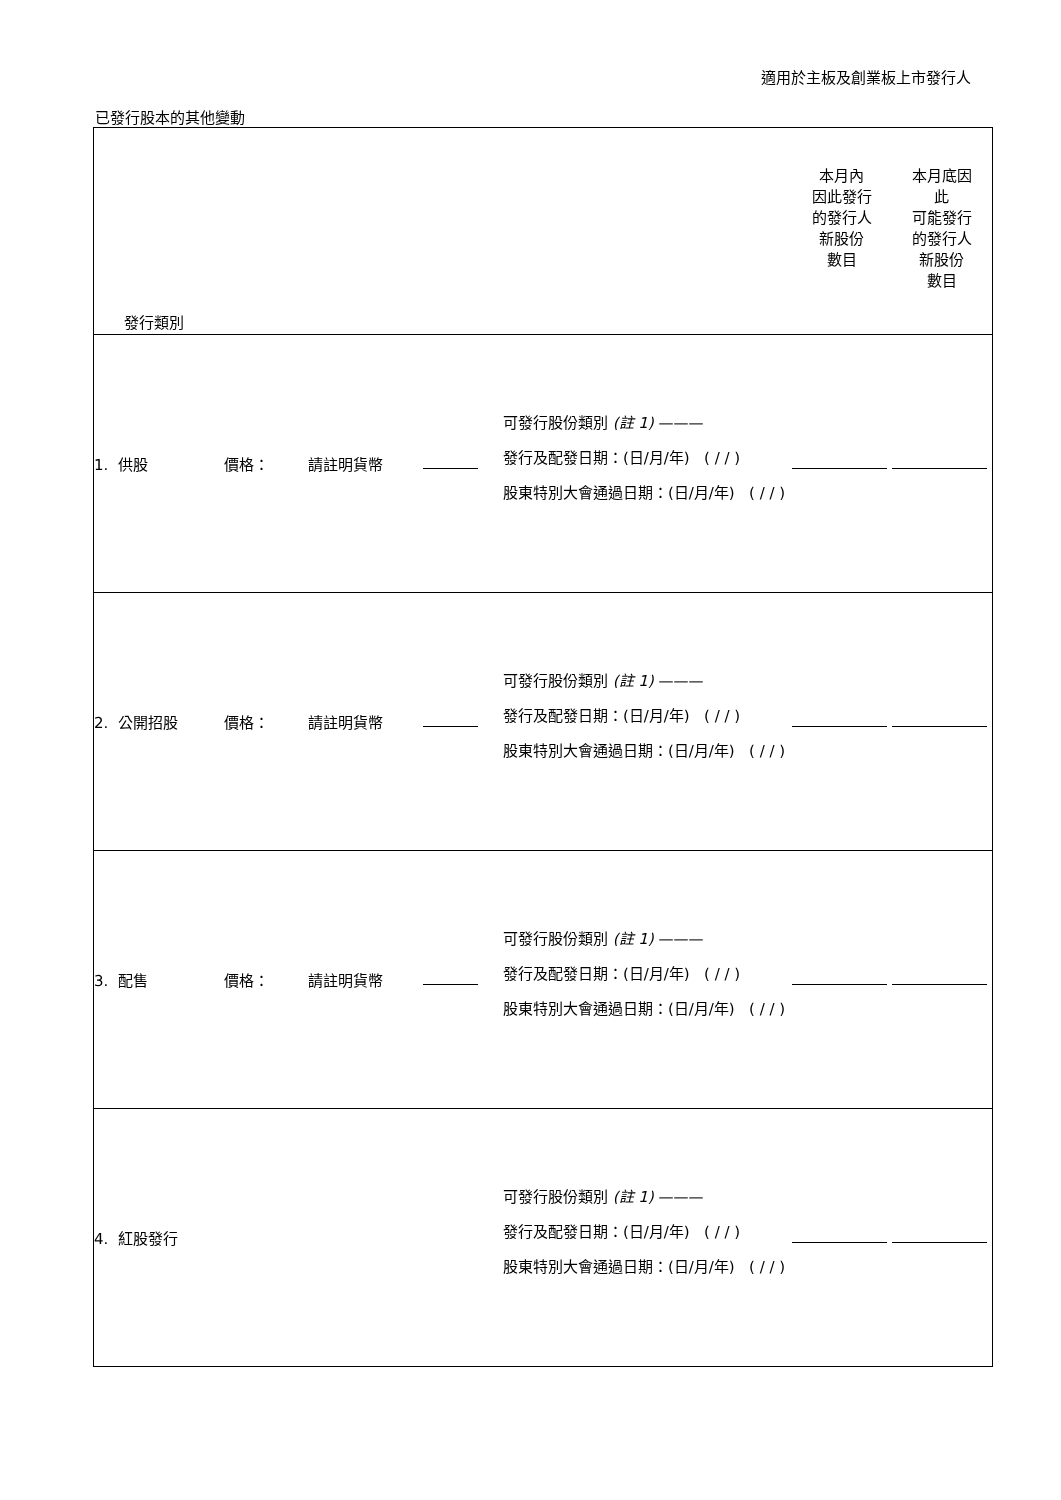適用於主板及創業板上市發行人
已發行股本的其他變動
| 發行類別 | | | | | 本月內 因此發行 的發行人 新股份 數目 | 本月底因 此 可能發行 的發行人 新股份 數目 |
| 1. 供股 | 價格： | 請註明貨幣 | | 可發行股份類別 (註 1) ——— 發行及配發日期：(日/月/年) ( / / ) 股東特別大會通過日期：(日/月/年) ( / / ) | | |
| 2. 公開招股 | 價格： | 請註明貨幣 | | 可發行股份類別 (註 1) ——— 發行及配發日期：(日/月/年) ( / / ) 股東特別大會通過日期：(日/月/年) ( / / ) | | |
| 3. 配售 | 價格： | 請註明貨幣 | | 可發行股份類別 (註 1) ——— 發行及配發日期：(日/月/年) ( / / ) 股東特別大會通過日期：(日/月/年) ( / / ) | | |
| 4. 紅股發行 | | | | 可發行股份類別 (註 1) ——— 發行及配發日期：(日/月/年) ( / / ) 股東特別大會通過日期：(日/月/年) ( / / ) | | |